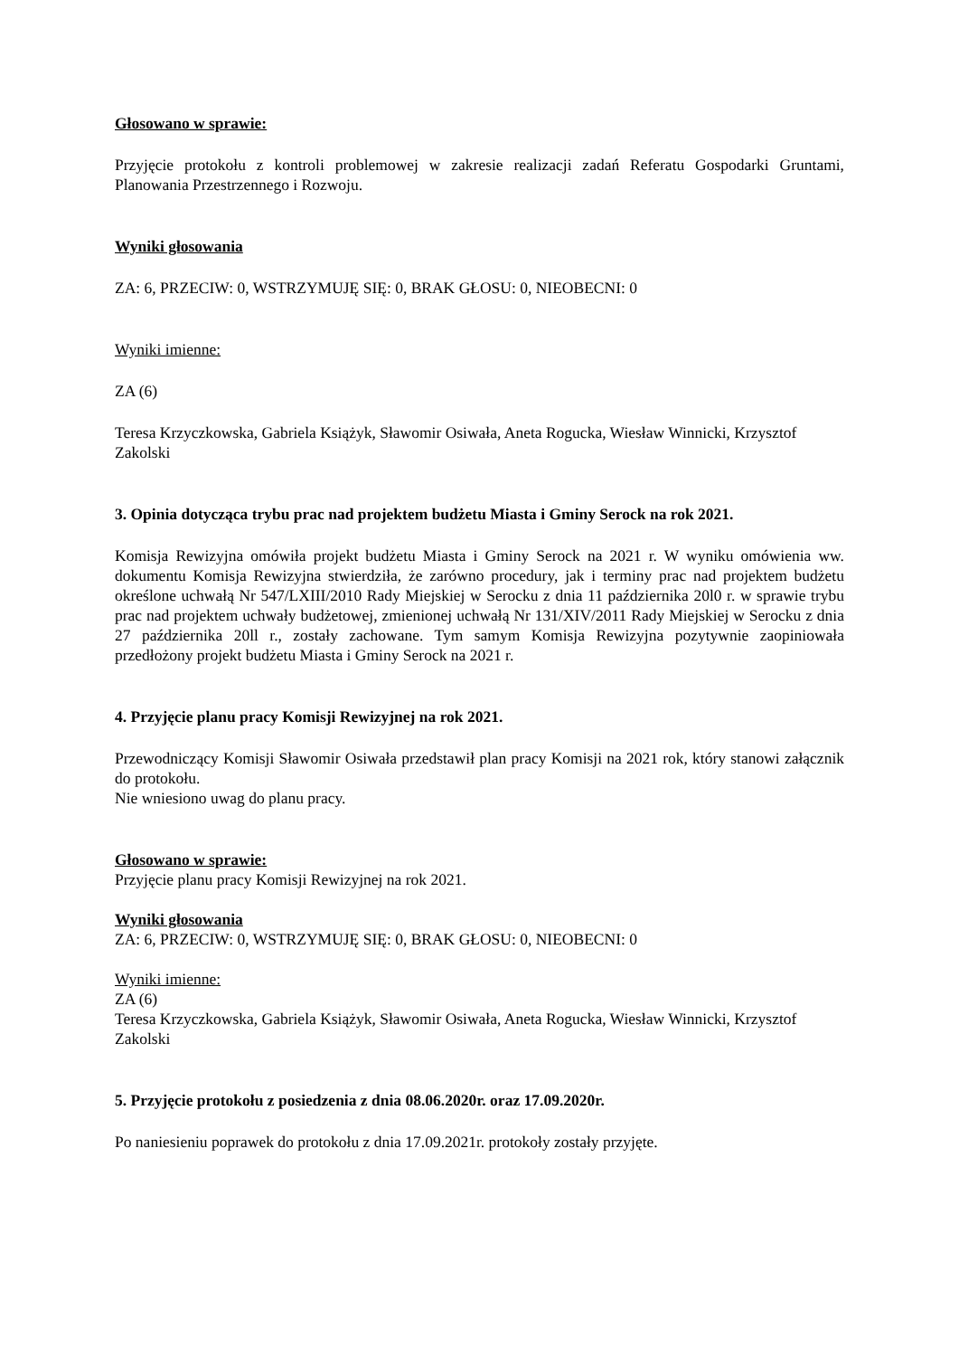Głosowano w sprawie:
Przyjęcie protokołu z kontroli problemowej w zakresie realizacji zadań Referatu Gospodarki Gruntami, Planowania Przestrzennego i Rozwoju.
Wyniki głosowania
ZA: 6, PRZECIW: 0, WSTRZYMUJĘ SIĘ: 0, BRAK GŁOSU: 0, NIEOBECNI: 0
Wyniki imienne:
ZA (6)
Teresa Krzyczkowska, Gabriela Książyk, Sławomir Osiwała, Aneta Rogucka, Wiesław Winnicki, Krzysztof Zakolski
3. Opinia dotycząca trybu prac nad projektem budżetu Miasta i Gminy Serock na rok 2021.
Komisja Rewizyjna omówiła projekt budżetu Miasta i Gminy Serock na 2021 r. W wyniku omówienia ww. dokumentu Komisja Rewizyjna stwierdziła, że zarówno procedury, jak i terminy prac nad projektem budżetu określone uchwałą Nr 547/LXIII/2010 Rady Miejskiej w Serocku z dnia 11 października 20l0 r. w sprawie trybu prac nad projektem uchwały budżetowej, zmienionej uchwałą Nr 131/XIV/2011 Rady Miejskiej w Serocku z dnia 27 października 20ll r., zostały zachowane. Tym samym Komisja Rewizyjna pozytywnie zaopiniowała przedłożony projekt budżetu Miasta i Gminy Serock na 2021 r.
4. Przyjęcie planu pracy Komisji Rewizyjnej na rok 2021.
Przewodniczący Komisji Sławomir Osiwała przedstawił plan pracy Komisji na 2021 rok, który stanowi załącznik do protokołu.
Nie wniesiono uwag do planu pracy.
Głosowano w sprawie:
Przyjęcie planu pracy Komisji Rewizyjnej na rok 2021.
Wyniki głosowania
ZA: 6, PRZECIW: 0, WSTRZYMUJĘ SIĘ: 0, BRAK GŁOSU: 0, NIEOBECNI: 0
Wyniki imienne:
ZA (6)
Teresa Krzyczkowska, Gabriela Książyk, Sławomir Osiwała, Aneta Rogucka, Wiesław Winnicki, Krzysztof Zakolski
5. Przyjęcie protokołu z posiedzenia z dnia 08.06.2020r. oraz 17.09.2020r.
Po naniesieniu poprawek do protokołu z dnia 17.09.2021r. protokoły zostały przyjęte.